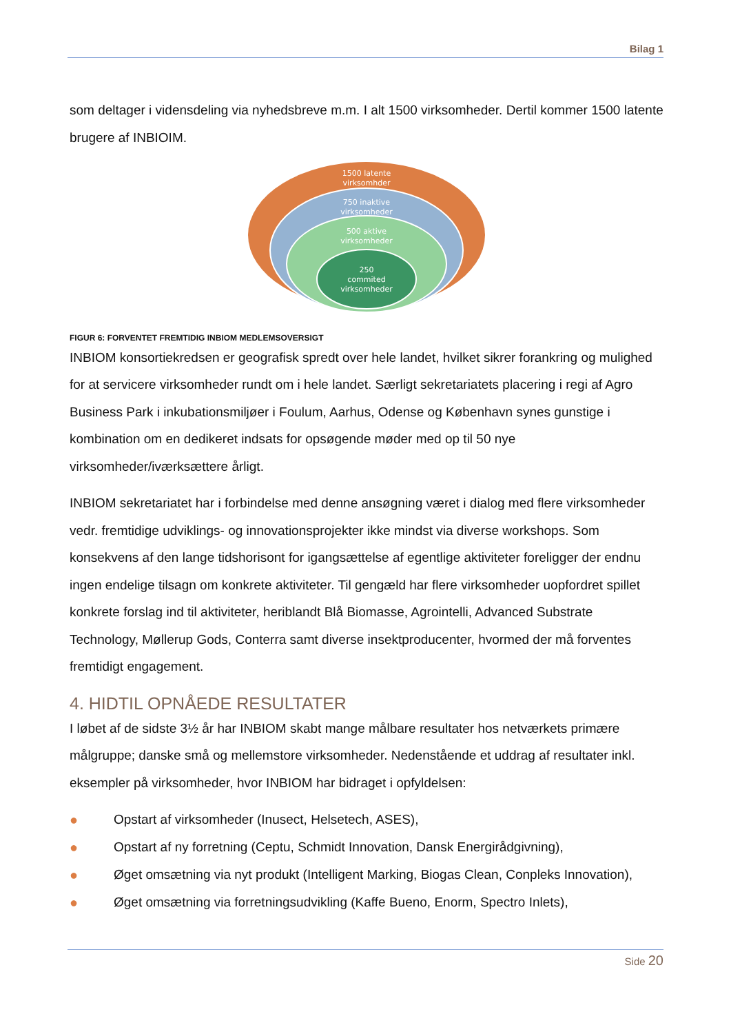Bilag 1
som deltager i vidensdeling via nyhedsbreve m.m. I alt 1500 virksomheder. Dertil kommer 1500 latente brugere af INBIOIM.
1500 latente
virksomhder
750 inaktive
virksomheder
500 aktive
virksomheder
250
commited
virksomheder
FIGUR 6: FORVENTET FREMTIDIG INBIOM MEDLEMSOVERSIGT
INBIOM konsortiekredsen er geografisk spredt over hele landet, hvilket sikrer forankring og mulighed for at servicere virksomheder rundt om i hele landet. Særligt sekretariatets placering i regi af Agro Business Park i inkubationsmiljøer i Foulum, Aarhus, Odense og København synes gunstige i kombination om en dedikeret indsats for opsøgende møder med op til 50 nye virksomheder/iværksættere årligt.
INBIOM sekretariatet har i forbindelse med denne ansøgning været i dialog med flere virksomheder vedr. fremtidige udviklings- og innovationsprojekter ikke mindst via diverse workshops. Som konsekvens af den lange tidshorisont for igangsættelse af egentlige aktiviteter foreligger der endnu ingen endelige tilsagn om konkrete aktiviteter. Til gengæld har flere virksomheder uopfordret spillet konkrete forslag ind til aktiviteter, heriblandt Blå Biomasse, Agrointelli, Advanced Substrate Technology, Møllerup Gods, Conterra samt diverse insektproducenter, hvormed der må forventes fremtidigt engagement.
4. HIDTIL OPNÅEDE RESULTATER
I løbet af de sidste 3½ år har INBIOM skabt mange målbare resultater hos netværkets primære målgruppe; danske små og mellemstore virksomheder. Nedenstående et uddrag af resultater inkl. eksempler på virksomheder, hvor INBIOM har bidraget i opfyldelsen:
● Opstart af virksomheder (Inusect, Helsetech, ASES),
● Opstart af ny forretning (Ceptu, Schmidt Innovation, Dansk Energirådgivning),
● Øget omsætning via nyt produkt (Intelligent Marking, Biogas Clean, Conpleks Innovation),
● Øget omsætning via forretningsudvikling (Kaffe Bueno, Enorm, Spectro Inlets),
Side 20